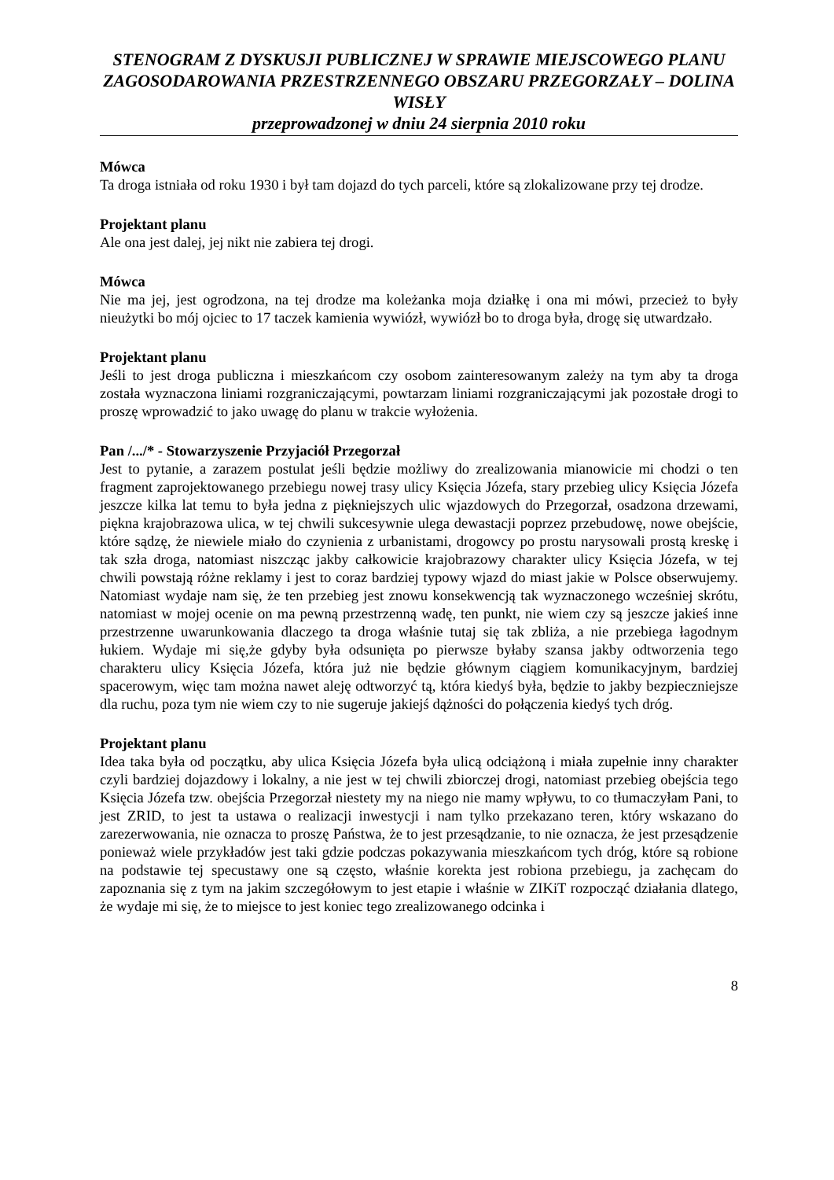STENOGRAM Z DYSKUSJI PUBLICZNEJ W SPRAWIE MIEJSCOWEGO PLANU ZAGOSODAROWANIA PRZESTRZENNEGO OBSZARU PRZEGORZAŁY – DOLINA WISŁY
przeprowadzonej w dniu 24 sierpnia 2010 roku
Mówca
Ta droga istniała od roku 1930 i był tam dojazd do tych parceli, które są zlokalizowane przy tej drodze.
Projektant planu
Ale ona jest dalej, jej nikt nie zabiera tej drogi.
Mówca
Nie ma jej, jest ogrodzona, na tej drodze ma koleżanka moja działkę i ona mi mówi, przecież to były nieużytki bo mój ojciec to 17 taczek kamienia wywiózł, wywiózł bo to droga była, drogę się utwardzało.
Projektant planu
Jeśli to jest droga publiczna i mieszkańcom czy osobom zainteresowanym zależy na tym aby ta droga została wyznaczona liniami rozgraniczającymi, powtarzam liniami rozgraniczającymi jak pozostałe drogi to proszę wprowadzić to jako uwagę do planu w trakcie wyłożenia.
Pan /.../* - Stowarzyszenie Przyjaciół Przegorzał
Jest to pytanie, a zarazem postulat jeśli będzie możliwy do zrealizowania mianowicie mi chodzi o ten fragment zaprojektowanego przebiegu nowej trasy ulicy Księcia Józefa, stary przebieg ulicy Księcia Józefa jeszcze kilka lat temu to była jedna z piękniejszych ulic wjazdowych do Przegorzał, osadzona drzewami, piękna krajobrazowa ulica, w tej chwili sukcesywnie ulega dewastacji poprzez przebudowę, nowe obejście, które sądzę, że niewiele miało do czynienia z urbanistami, drogowcy po prostu narysowali prostą kreskę i tak szła droga, natomiast niszcząc jakby całkowicie krajobrazowy charakter ulicy Księcia Józefa, w tej chwili powstają różne reklamy i jest to coraz bardziej typowy wjazd do miast jakie w Polsce obserwujemy. Natomiast wydaje nam się, że ten przebieg jest znowu konsekwencją tak wyznaczonego wcześniej skrótu, natomiast w mojej ocenie on ma pewną przestrzenną wadę, ten punkt, nie wiem czy są jeszcze jakieś inne przestrzenne uwarunkowania dlaczego ta droga właśnie tutaj się tak zbliża, a nie przebiega łagodnym łukiem. Wydaje mi się,że gdyby była odsunięta po pierwsze byłaby szansa jakby odtworzenia tego charakteru ulicy Księcia Józefa, która już nie będzie głównym ciągiem komunikacyjnym, bardziej spacerowym, więc tam można nawet aleję odtworzyć tą, która kiedyś była, będzie to jakby bezpieczniejsze dla ruchu, poza tym nie wiem czy to nie sugeruje jakiejś dążności do połączenia kiedyś tych dróg.
Projektant planu
Idea taka była od początku, aby ulica Księcia Józefa była ulicą odciążoną i miała zupełnie inny charakter czyli bardziej dojazdowy i lokalny, a nie jest w tej chwili zbiorczej drogi, natomiast przebieg obejścia tego Księcia Józefa tzw. obejścia Przegorzał niestety my na niego nie mamy wpływu, to co tłumaczyłam Pani, to jest ZRID, to jest ta ustawa o realizacji inwestycji i nam tylko przekazano teren, który wskazano do zarezerwowania, nie oznacza to proszę Państwa, że to jest przesądzanie, to nie oznacza, że jest przesądzenie ponieważ wiele przykładów jest taki gdzie podczas pokazywania mieszkańcom tych dróg, które są robione na podstawie tej specustawy one są często, właśnie korekta jest robiona przebiegu, ja zachęcam do zapoznania się z tym na jakim szczegółowym to jest etapie i właśnie w ZIKiT rozpocząć działania dlatego, że wydaje mi się, że to miejsce to jest koniec tego zrealizowanego odcinka i
8